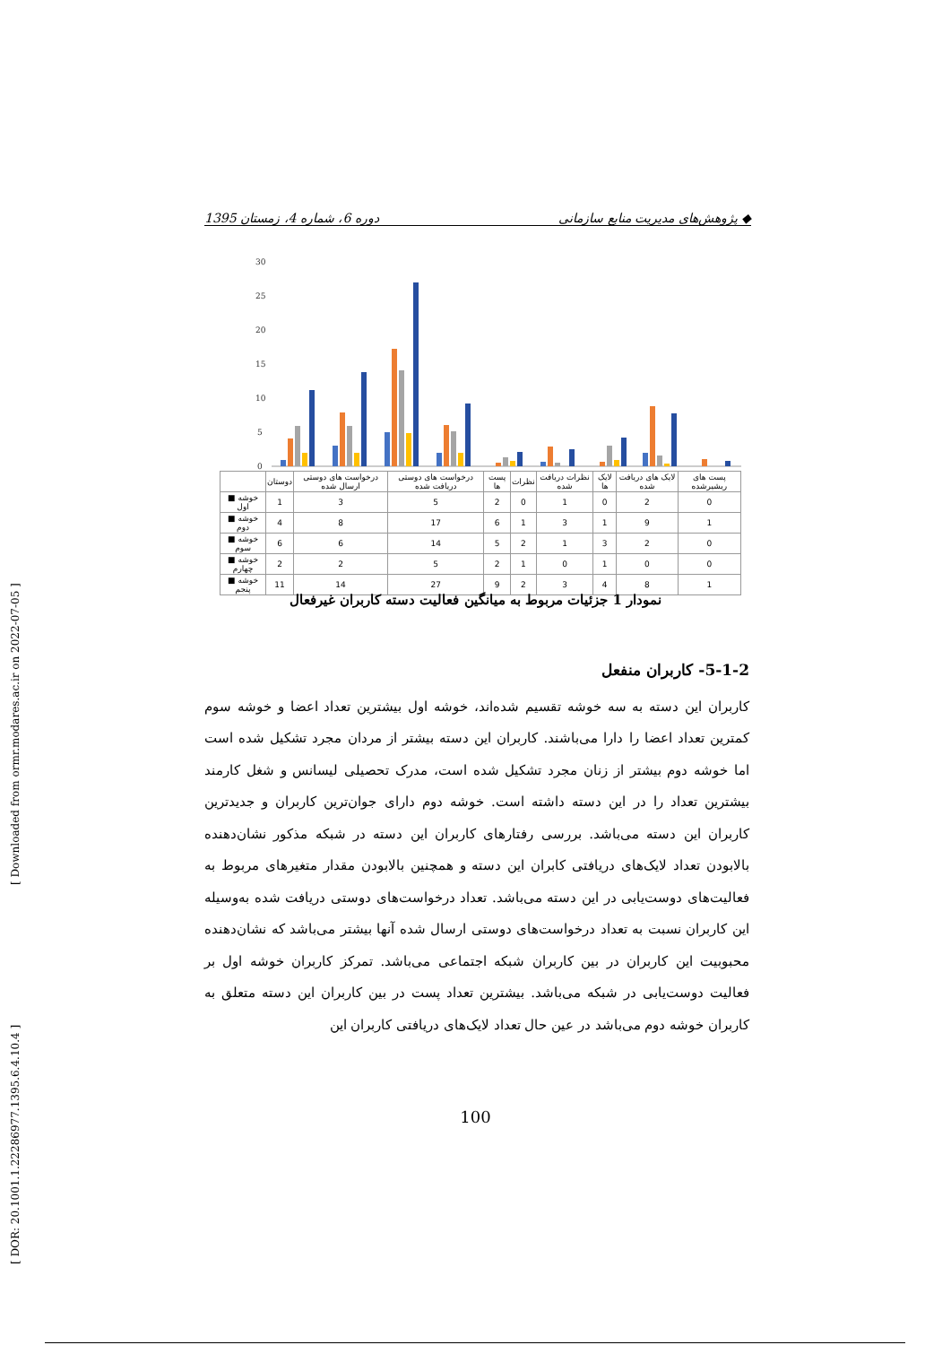[ DOR: 20.1001.1.22286977.1395.6.4.10.4 ] [ Downloaded from ormr.modares.ac.ir on 2022-07-05 ]
◆ پژوهش‌های مدیریت منابع سازمانی دوره 6، شماره 4، زمستان 1395
30
25
20
15
10
5
0
| | دوستان | درخواست های دوستی ارسال شده | درخواست های دوستی دریافت شده | پست ها | نظرات | نظرات دریافت شده | لایک ها | لایک های دریافت شده | پست های ریشیرشده |
| --- | --- | --- | --- | --- | --- | --- | --- | --- | --- |
| ■ خوشه اول | 1 | 3 | 5 | 2 | 0 | 1 | 0 | 2 | 0 |
| ■ خوشه دوم | 4 | 8 | 17 | 6 | 1 | 3 | 1 | 9 | 1 |
| ■ خوشه سوم | 6 | 6 | 14 | 5 | 2 | 1 | 3 | 2 | 0 |
| ■ خوشه چهارم | 2 | 2 | 5 | 2 | 1 | 0 | 1 | 0 | 0 |
| ■ خوشه پنجم | 11 | 14 | 27 | 9 | 2 | 3 | 4 | 8 | 1 |
نمودار 1 جزئیات مربوط به میانگین فعالیت دسته کاربران غیرفعال
5-1-2- کاربران منفعل
کاربران این دسته به سه خوشه تقسیم شده‌اند، خوشه اول بیشترین تعداد اعضا و خوشه سوم کمترین تعداد اعضا را دارا می‌باشند. کاربران این دسته بیشتر از مردان مجرد تشکیل شده است اما خوشه دوم بیشتر از زنان مجرد تشکیل شده است، مدرک تحصیلی لیسانس و شغل کارمند بیشترین تعداد را در این دسته داشته است. خوشه دوم دارای جوان‌ترین کاربران و جدیدترین کاربران این دسته می‌باشد. بررسی رفتارهای کاربران این دسته در شبکه مذکور نشان‌دهنده بالابودن تعداد لایک‌های دریافتی کابران این دسته و همچنین بالابودن مقدار متغیرهای مربوط به فعالیت‌های دوست‌یابی در این دسته می‌باشد. تعداد درخواست‌های دوستی دریافت شده به‌وسیله این کاربران نسبت به تعداد درخواست‌های دوستی ارسال شده آنها بیشتر می‌باشد که نشان‌دهنده محبوبیت این کاربران در بین کاربران شبکه اجتماعی می‌باشد. تمرکز کاربران خوشه اول بر فعالیت دوست‌یابی در شبکه می‌باشد. بیشترین تعداد پست در بین کاربران این دسته متعلق به کاربران خوشه دوم می‌باشد در عین حال تعداد لایک‌های دریافتی کاربران این
100